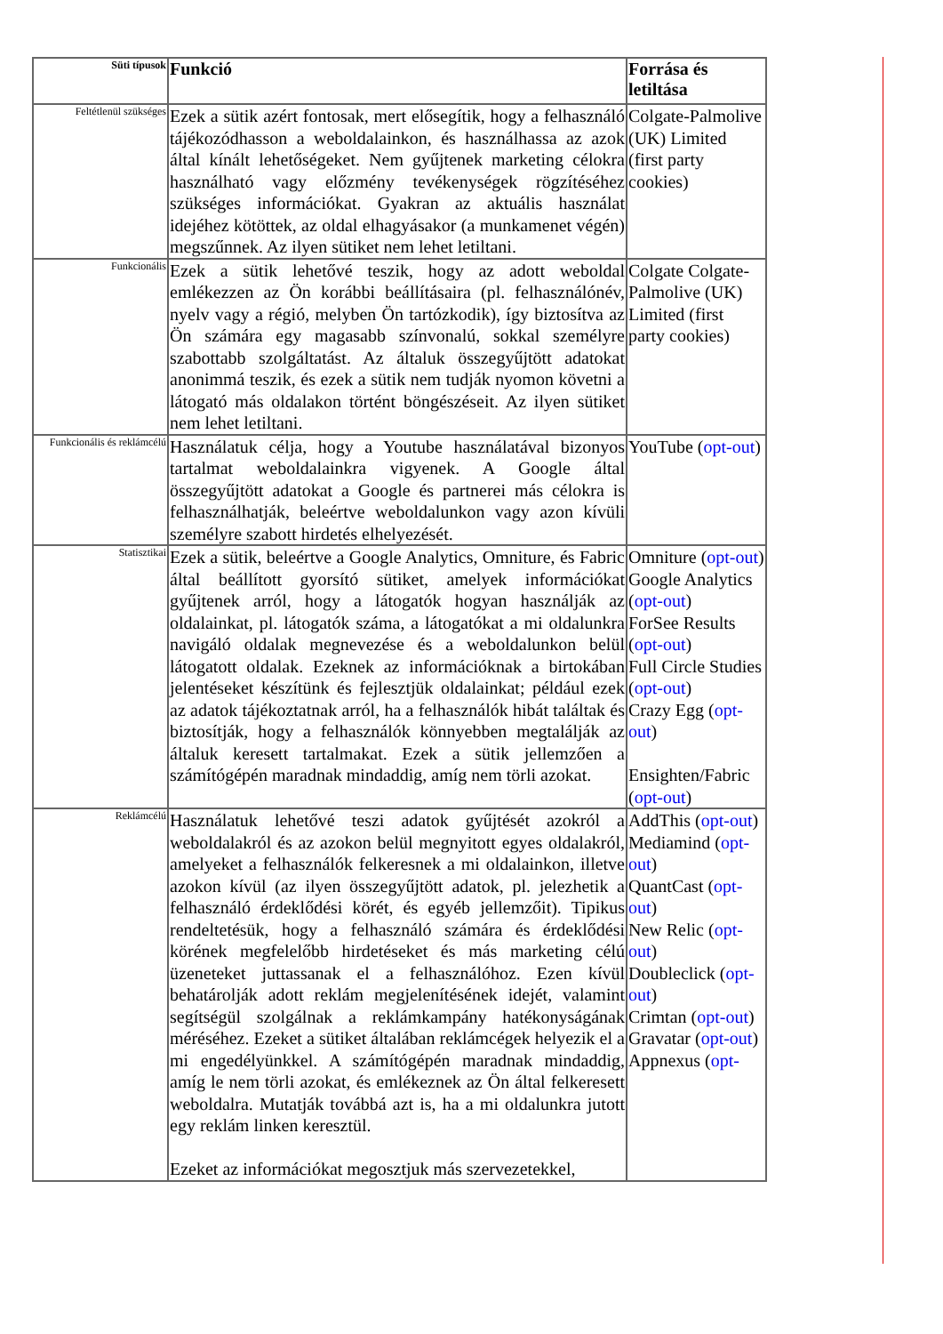| Süti típusok | Funkció | Forrása és letiltása |
| --- | --- | --- |
| Feltétlenül szükséges | Ezek a sütik azért fontosak, mert elősegítik, hogy a felhasználó tájékozódhasson a weboldalainkon, és használhassa az azok által kínált lehetőségeket. Nem gyűjtenek marketing célokra használható vagy előzmény tevékenységek rögzítéséhez szükséges információkat. Gyakran az aktuális használat idejéhez kötöttek, az oldal elhagyásakor (a munkamenet végén) megszűnnek. Az ilyen sütiket nem lehet letiltani. | Colgate-Palmolive (UK) Limited (first party cookies) |
| Funkcionális | Ezek a sütik lehetővé teszik, hogy az adott weboldal emlékezzen az Ön korábbi beállításaira (pl. felhasználónév, nyelv vagy a régió, melyben Ön tartózkodik), így biztosítva az Ön számára egy magasabb színvonalú, sokkal személyre szabottabb szolgáltatást. Az általuk összegyűjtött adatokat anonimmá teszik, és ezek a sütik nem tudják nyomon követni a látogató más oldalakon történt böngészéseit. Az ilyen sütiket nem lehet letiltani. | Colgate Colgate-Palmolive (UK) Limited (first party cookies) |
| Funkcionális és reklámcélú | Használatuk célja, hogy a Youtube használatával bizonyos tartalmat weboldalainkra vigyenek. A Google által összegyűjtött adatokat a Google és partnerei más célokra is felhasználhatják, beleértve weboldalunkon vagy azon kívüli személyre szabott hirdetés elhelyezését. | YouTube ( opt-out ) |
| Statisztikai | Ezek a sütik, beleértve a Google Analytics, Omniture, és Fabric által beállított gyorsító sütiket, amelyek információkat gyűjtenek arról, hogy a látogatók hogyan használják az oldalainkat, pl. látogatók száma, a látogatókat a mi oldalunkra navigáló oldalak megnevezése és a weboldalunkon belül látogatott oldalak. Ezeknek az információknak a birtokában jelentéseket készítünk és fejlesztjük oldalainkat; például ezek az adatok tájékoztatnak arról, ha a felhasználók hibát találtak és biztosítják, hogy a felhasználók könnyebben megtalálják az általuk keresett tartalmakat. Ezek a sütik jellemzően a számítógépén maradnak mindaddig, amíg nem törli azokat. | Omniture ( opt-out ) Google Analytics ( opt-out ) ForSee Results ( opt-out ) Full Circle Studies ( opt-out ) Crazy Egg ( opt-out ) Ensighten/Fabric ( opt-out ) |
| Reklámcélú | Használatuk lehetővé teszi adatok gyűjtését azokról a weboldalakról és az azokon belül megnyitott egyes oldalakról, amelyeket a felhasználók felkeresnek a mi oldalainkon, illetve azokon kívül (az ilyen összegyűjtött adatok, pl. jelezhetik a felhasználó érdeklődési körét, és egyéb jellemzőit). Tipikus rendeltetésük, hogy a felhasználó számára és érdeklődési körének megfelelőbb hirdetéseket és más marketing célú üzeneteket juttassanak el a felhasználóhoz. Ezen kívül behatárolják adott reklám megjelenítésének idejét, valamint segítségül szolgálnak a reklámkampány hatékonyságának méréséhez. Ezeket a sütiket általában reklámcégek helyezik el a mi engedélyünkkel. A számítógépén maradnak mindaddig, amíg le nem törli azokat, és emlékeznek az Ön által felkeresett weboldalra. Mutatják továbbá azt is, ha a mi oldalunkra jutott egy reklám linken keresztül. Ezeket az információkat megosztjuk más szervezetekkel, | AddThis ( opt-out ) Mediamind ( opt-out ) QuantCast ( opt-out ) New Relic ( opt-out ) Doubleclick ( opt-out ) Crimtan ( opt-out ) Gravatar ( opt-out ) Appnexus ( opt- |